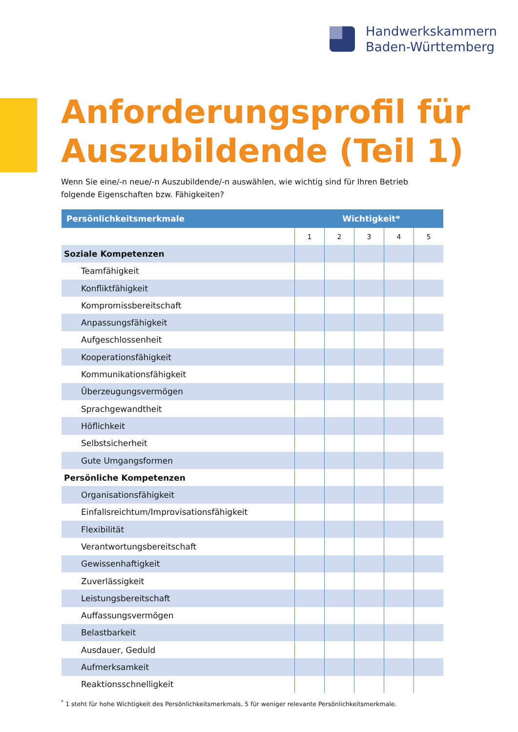Handwerkskammern
Baden-Württemberg
Anforderungsprofil für
Auszubildende (Teil 1)
Wenn Sie eine/-n neue/-n Auszubildende/-n auswählen, wie wichtig sind für Ihren Betrieb folgende Eigenschaften bzw. Fähigkeiten?
| Persönlichkeitsmerkmale | Wichtigkeit* | | | | |
| --- | --- | --- | --- | --- | --- |
| | 1 | 2 | 3 | 4 | 5 |
| Soziale Kompetenzen | | | | | |
| Teamfähigkeit | | | | | |
| Konfliktfähigkeit | | | | | |
| Kompromissbereitschaft | | | | | |
| Anpassungsfähigkeit | | | | | |
| Aufgeschlossenheit | | | | | |
| Kooperationsfähigkeit | | | | | |
| Kommunikationsfähigkeit | | | | | |
| Überzeugungsvermögen | | | | | |
| Sprachgewandtheit | | | | | |
| Höflichkeit | | | | | |
| Selbstsicherheit | | | | | |
| Gute Umgangsformen | | | | | |
| Persönliche Kompetenzen | | | | | |
| Organisationsfähigkeit | | | | | |
| Einfallsreichtum/Improvisationsfähigkeit | | | | | |
| Flexibilität | | | | | |
| Verantwortungsbereitschaft | | | | | |
| Gewissenhaftigkeit | | | | | |
| Zuverlässigkeit | | | | | |
| Leistungsbereitschaft | | | | | |
| Auffassungsvermögen | | | | | |
| Belastbarkeit | | | | | |
| Ausdauer, Geduld | | | | | |
| Aufmerksamkeit | | | | | |
| Reaktionsschnelligkeit | | | | | |
<sup>*</sup> 1 steht für hohe Wichtigkeit des Persönlichkeitsmerkmals, 5 für weniger relevante Persönlichkeitsmerkmale.